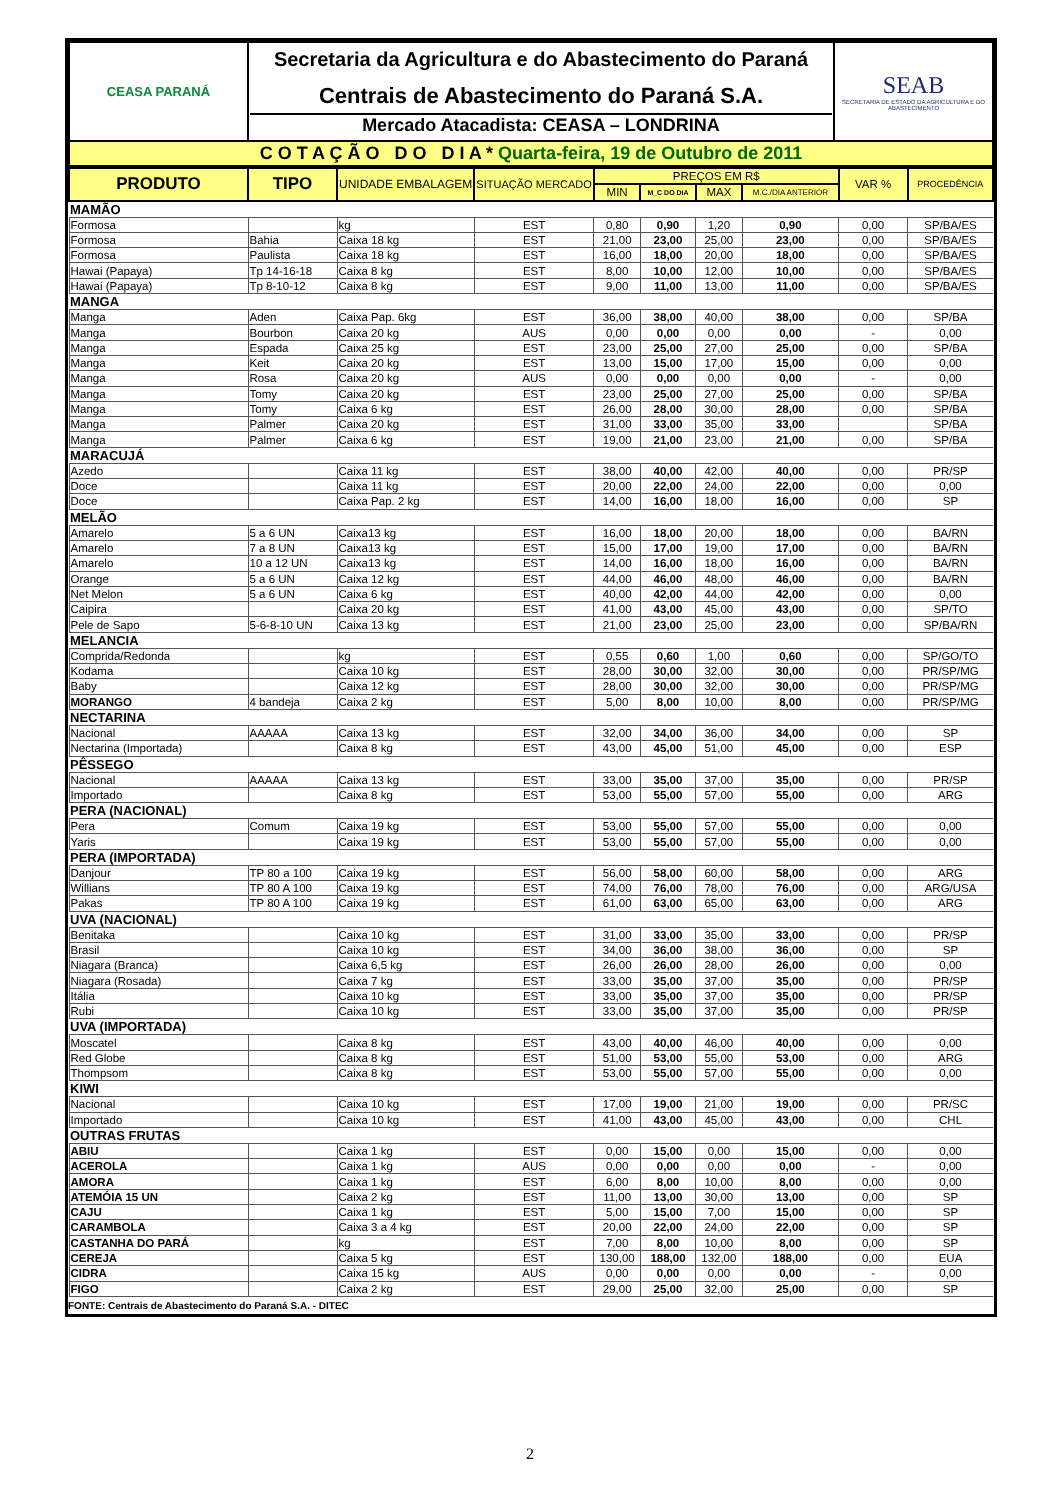| CEASA PARANÁ | Secretaria da Agricultura e do Abastecimento do Paraná Centrais de Abastecimento do Paraná S.A. Mercado Atacadista: CEASA – LONDRINA | SEAB SECRETARIA DE ESTADO DA AGRICULTURA E DO ABASTECIMENTO |
| C O T A Ç Ã O D O D I A * Quarta-feira, 19 de Outubro de 2011 | | |
| PRODUTO | TIPO | UNIDADE EMBALAGEM | SITUAÇÃO MERCADO | PREÇOS EM R$ | | | | VAR % | PROCEDÊNCIA |
| --- | --- | --- | --- | --- | --- | --- | --- | --- | --- |
| | | | | MIN | M_C DO DIA | MAX | M.C./DIA ANTERIOR | | |
| MAMÃO | | | | | | | | | |
| Formosa | | kg | EST | 0,80 | 0,90 | 1,20 | 0,90 | 0,00 | SP/BA/ES |
| Formosa | Bahia | Caixa 18 kg | EST | 21,00 | 23,00 | 25,00 | 23,00 | 0,00 | SP/BA/ES |
| Formosa | Paulista | Caixa 18 kg | EST | 16,00 | 18,00 | 20,00 | 18,00 | 0,00 | SP/BA/ES |
| Hawai (Papaya) | Tp 14-16-18 | Caixa 8 kg | EST | 8,00 | 10,00 | 12,00 | 10,00 | 0,00 | SP/BA/ES |
| Hawai (Papaya) | Tp 8-10-12 | Caixa 8 kg | EST | 9,00 | 11,00 | 13,00 | 11,00 | 0,00 | SP/BA/ES |
| MANGA | | | | | | | | | |
| Manga | Aden | Caixa Pap. 6kg | EST | 36,00 | 38,00 | 40,00 | 38,00 | 0,00 | SP/BA |
| Manga | Bourbon | Caixa 20 kg | AUS | 0,00 | 0,00 | 0,00 | 0,00 | - | 0,00 |
| Manga | Espada | Caixa 25 kg | EST | 23,00 | 25,00 | 27,00 | 25,00 | 0,00 | SP/BA |
| Manga | Keit | Caixa 20 kg | EST | 13,00 | 15,00 | 17,00 | 15,00 | 0,00 | 0,00 |
| Manga | Rosa | Caixa 20 kg | AUS | 0,00 | 0,00 | 0,00 | 0,00 | - | 0,00 |
| Manga | Tomy | Caixa 20 kg | EST | 23,00 | 25,00 | 27,00 | 25,00 | 0,00 | SP/BA |
| Manga | Tomy | Caixa 6 kg | EST | 26,00 | 28,00 | 30,00 | 28,00 | 0,00 | SP/BA |
| Manga | Palmer | Caixa 20 kg | EST | 31,00 | 33,00 | 35,00 | 33,00 | | SP/BA |
| Manga | Palmer | Caixa 6 kg | EST | 19,00 | 21,00 | 23,00 | 21,00 | 0,00 | SP/BA |
| MARACUJÁ | | | | | | | | | |
| Azedo | | Caixa 11 kg | EST | 38,00 | 40,00 | 42,00 | 40,00 | 0,00 | PR/SP |
| Doce | | Caixa 11 kg | EST | 20,00 | 22,00 | 24,00 | 22,00 | 0,00 | 0,00 |
| Doce | | Caixa Pap. 2 kg | EST | 14,00 | 16,00 | 18,00 | 16,00 | 0,00 | SP |
| MELÃO | | | | | | | | | |
| Amarelo | 5 a 6 UN | Caixa13 kg | EST | 16,00 | 18,00 | 20,00 | 18,00 | 0,00 | BA/RN |
| Amarelo | 7 a 8 UN | Caixa13 kg | EST | 15,00 | 17,00 | 19,00 | 17,00 | 0,00 | BA/RN |
| Amarelo | 10 a 12 UN | Caixa13 kg | EST | 14,00 | 16,00 | 18,00 | 16,00 | 0,00 | BA/RN |
| Orange | 5 a 6 UN | Caixa 12 kg | EST | 44,00 | 46,00 | 48,00 | 46,00 | 0,00 | BA/RN |
| Net Melon | 5 a 6 UN | Caixa 6 kg | EST | 40,00 | 42,00 | 44,00 | 42,00 | 0,00 | 0,00 |
| Caipira | | Caixa 20 kg | EST | 41,00 | 43,00 | 45,00 | 43,00 | 0,00 | SP/TO |
| Pele de Sapo | 5-6-8-10 UN | Caixa 13 kg | EST | 21,00 | 23,00 | 25,00 | 23,00 | 0,00 | SP/BA/RN |
| MELANCIA | | | | | | | | | |
| Comprida/Redonda | | kg | EST | 0,55 | 0,60 | 1,00 | 0,60 | 0,00 | SP/GO/TO |
| Kodama | | Caixa 10 kg | EST | 28,00 | 30,00 | 32,00 | 30,00 | 0,00 | PR/SP/MG |
| Baby | | Caixa 12 kg | EST | 28,00 | 30,00 | 32,00 | 30,00 | 0,00 | PR/SP/MG |
| MORANGO | 4 bandeja | Caixa 2 kg | EST | 5,00 | 8,00 | 10,00 | 8,00 | 0,00 | PR/SP/MG |
| NECTARINA | | | | | | | | | |
| Nacional | AAAAA | Caixa 13 kg | EST | 32,00 | 34,00 | 36,00 | 34,00 | 0,00 | SP |
| Nectarina (Importada) | | Caixa 8 kg | EST | 43,00 | 45,00 | 51,00 | 45,00 | 0,00 | ESP |
| PÊSSEGO | | | | | | | | | |
| Nacional | AAAAA | Caixa 13 kg | EST | 33,00 | 35,00 | 37,00 | 35,00 | 0,00 | PR/SP |
| Importado | | Caixa 8 kg | EST | 53,00 | 55,00 | 57,00 | 55,00 | 0,00 | ARG |
| PERA (NACIONAL) | | | | | | | | | |
| Pera | Comum | Caixa 19 kg | EST | 53,00 | 55,00 | 57,00 | 55,00 | 0,00 | 0,00 |
| Yaris | | Caixa 19 kg | EST | 53,00 | 55,00 | 57,00 | 55,00 | 0,00 | 0,00 |
| PERA (IMPORTADA) | | | | | | | | | |
| Danjour | TP 80 a 100 | Caixa 19 kg | EST | 56,00 | 58,00 | 60,00 | 58,00 | 0,00 | ARG |
| Willians | TP 80 A 100 | Caixa 19 kg | EST | 74,00 | 76,00 | 78,00 | 76,00 | 0,00 | ARG/USA |
| Pakas | TP 80 A 100 | Caixa 19 kg | EST | 61,00 | 63,00 | 65,00 | 63,00 | 0,00 | ARG |
| UVA (NACIONAL) | | | | | | | | | |
| Benitaka | | Caixa 10 kg | EST | 31,00 | 33,00 | 35,00 | 33,00 | 0,00 | PR/SP |
| Brasil | | Caixa 10 kg | EST | 34,00 | 36,00 | 38,00 | 36,00 | 0,00 | SP |
| Niagara (Branca) | | Caixa 6,5 kg | EST | 26,00 | 26,00 | 28,00 | 26,00 | 0,00 | 0,00 |
| Niagara (Rosada) | | Caixa 7 kg | EST | 33,00 | 35,00 | 37,00 | 35,00 | 0,00 | PR/SP |
| Itália | | Caixa 10 kg | EST | 33,00 | 35,00 | 37,00 | 35,00 | 0,00 | PR/SP |
| Rubi | | Caixa 10 kg | EST | 33,00 | 35,00 | 37,00 | 35,00 | 0,00 | PR/SP |
| UVA (IMPORTADA) | | | | | | | | | |
| Moscatel | | Caixa 8 kg | EST | 43,00 | 40,00 | 46,00 | 40,00 | 0,00 | 0,00 |
| Red Globe | | Caixa 8 kg | EST | 51,00 | 53,00 | 55,00 | 53,00 | 0,00 | ARG |
| Thompsom | | Caixa 8 kg | EST | 53,00 | 55,00 | 57,00 | 55,00 | 0,00 | 0,00 |
| KIWI | | | | | | | | | |
| Nacional | | Caixa 10 kg | EST | 17,00 | 19,00 | 21,00 | 19,00 | 0,00 | PR/SC |
| Importado | | Caixa 10 kg | EST | 41,00 | 43,00 | 45,00 | 43,00 | 0,00 | CHL |
| OUTRAS FRUTAS | | | | | | | | | |
| ABIU | | Caixa 1 kg | EST | 0,00 | 15,00 | 0,00 | 15,00 | 0,00 | 0,00 |
| ACEROLA | | Caixa 1 kg | AUS | 0,00 | 0,00 | 0,00 | 0,00 | - | 0,00 |
| AMORA | | Caixa 1 kg | EST | 6,00 | 8,00 | 10,00 | 8,00 | 0,00 | 0,00 |
| ATEMÓIA 15 UN | | Caixa 2 kg | EST | 11,00 | 13,00 | 30,00 | 13,00 | 0,00 | SP |
| CAJU | | Caixa 1 kg | EST | 5,00 | 15,00 | 7,00 | 15,00 | 0,00 | SP |
| CARAMBOLA | | Caixa 3 a 4 kg | EST | 20,00 | 22,00 | 24,00 | 22,00 | 0,00 | SP |
| CASTANHA DO PARÁ | | kg | EST | 7,00 | 8,00 | 10,00 | 8,00 | 0,00 | SP |
| CEREJA | | Caixa 5 kg | EST | 130,00 | 188,00 | 132,00 | 188,00 | 0,00 | EUA |
| CIDRA | | Caixa 15 kg | AUS | 0,00 | 0,00 | 0,00 | 0,00 | - | 0,00 |
| FIGO | | Caixa 2 kg | EST | 29,00 | 25,00 | 32,00 | 25,00 | 0,00 | SP |
FONTE: Centrais de Abastecimento do Paraná S.A. - DITEC
2